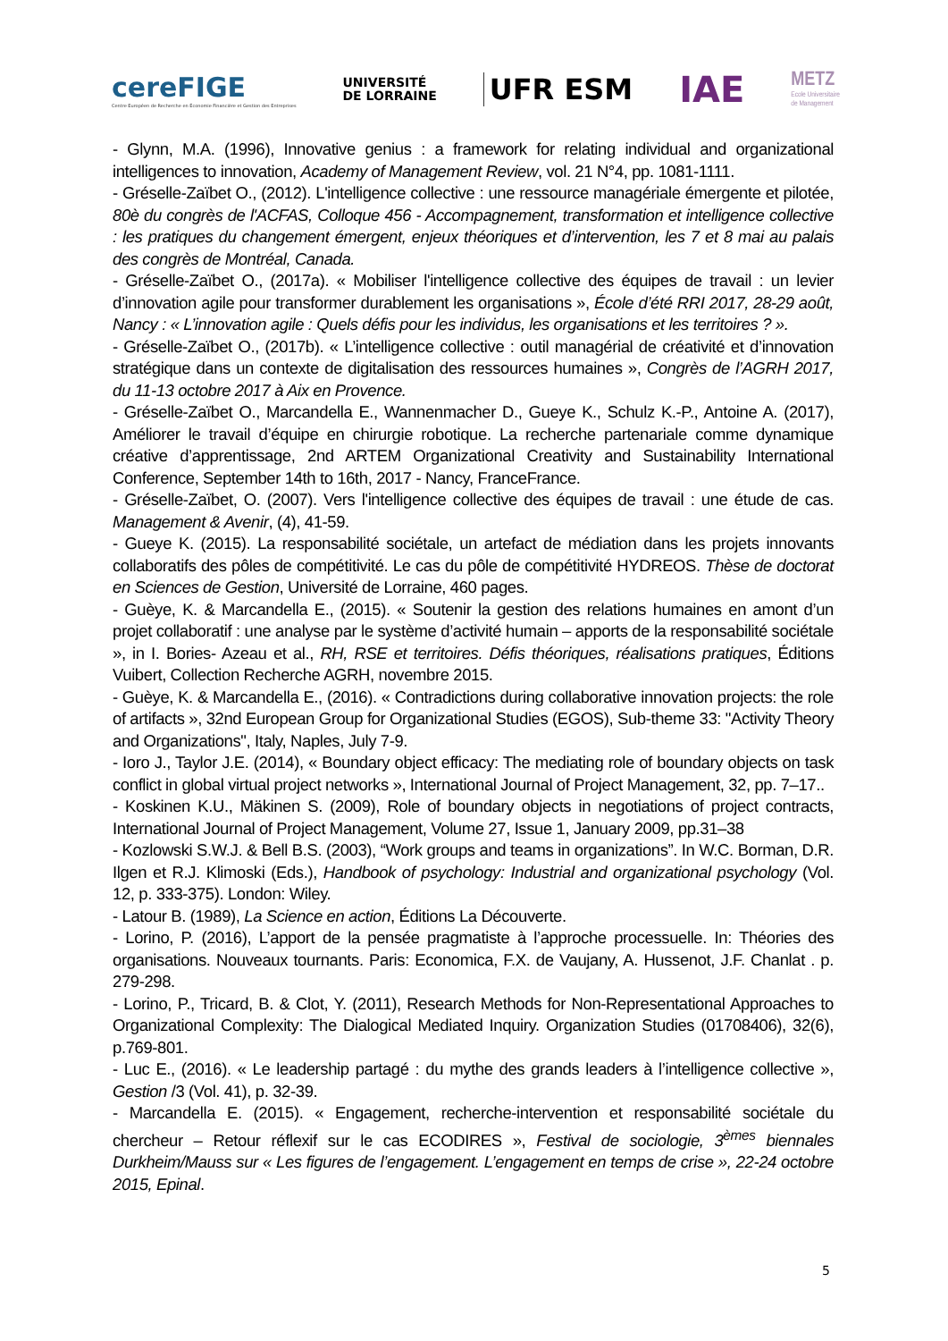cereFIGE
Centre Européen de Recherche en Économie Financière et Gestion des Entreprises
UNIVERSITÉ
DE LORRAINE
UFR ESM
IAE
METZ
Ecole Universitaire
de Management
- Glynn, M.A. (1996), Innovative genius : a framework for relating individual and organizational intelligences to innovation, Academy of Management Review, vol. 21 N°4, pp. 1081-1111.
- Gréselle-Zaïbet O., (2012). L'intelligence collective : une ressource managériale émergente et pilotée, 80è du congrès de l'ACFAS, Colloque 456 - Accompagnement, transformation et intelligence collective : les pratiques du changement émergent, enjeux théoriques et d’intervention, les 7 et 8 mai au palais des congrès de Montréal, Canada.
- Gréselle-Zaïbet O., (2017a). « Mobiliser l'intelligence collective des équipes de travail : un levier d’innovation agile pour transformer durablement les organisations », École d’été RRI 2017, 28-29 août, Nancy : « L’innovation agile : Quels défis pour les individus, les organisations et les territoires ? ».
- Gréselle-Zaïbet O., (2017b). « L’intelligence collective : outil managérial de créativité et d’innovation stratégique dans un contexte de digitalisation des ressources humaines », Congrès de l’AGRH 2017, du 11-13 octobre 2017 à Aix en Provence.
- Gréselle-Zaïbet O., Marcandella E., Wannenmacher D., Gueye K., Schulz K.-P., Antoine A. (2017), Améliorer le travail d’équipe en chirurgie robotique. La recherche partenariale comme dynamique créative d’apprentissage, 2nd ARTEM Organizational Creativity and Sustainability International Conference, September 14th to 16th, 2017 - Nancy, FranceFrance.
- Gréselle-Zaïbet, O. (2007). Vers l'intelligence collective des équipes de travail : une étude de cas. Management & Avenir, (4), 41-59.
- Gueye K. (2015). La responsabilité sociétale, un artefact de médiation dans les projets innovants collaboratifs des pôles de compétitivité. Le cas du pôle de compétitivité HYDREOS. Thèse de doctorat en Sciences de Gestion, Université de Lorraine, 460 pages.
- Guèye, K. & Marcandella E., (2015). « Soutenir la gestion des relations humaines en amont d’un projet collaboratif : une analyse par le système d’activité humain – apports de la responsabilité sociétale », in I. Bories- Azeau et al., RH, RSE et territoires. Défis théoriques, réalisations pratiques, Éditions Vuibert, Collection Recherche AGRH, novembre 2015.
- Guèye, K. & Marcandella E., (2016). « Contradictions during collaborative innovation projects: the role of artifacts », 32nd European Group for Organizational Studies (EGOS), Sub-theme 33: "Activity Theory and Organizations", Italy, Naples, July 7-9.
- Ioro J., Taylor J.E. (2014), « Boundary object efficacy: The mediating role of boundary objects on task conflict in global virtual project networks », International Journal of Project Management, 32, pp. 7–17..
- Koskinen K.U., Mäkinen S. (2009), Role of boundary objects in negotiations of project contracts, International Journal of Project Management, Volume 27, Issue 1, January 2009, pp.31–38
- Kozlowski S.W.J. & Bell B.S. (2003), “Work groups and teams in organizations”. In W.C. Borman, D.R. Ilgen et R.J. Klimoski (Eds.), Handbook of psychology: Industrial and organizational psychology (Vol. 12, p. 333-375). London: Wiley.
- Latour B. (1989), La Science en action, Éditions La Découverte.
- Lorino, P. (2016), L’apport de la pensée pragmatiste à l’approche processuelle. In: Théories des organisations. Nouveaux tournants. Paris: Economica, F.X. de Vaujany, A. Hussenot, J.F. Chanlat . p. 279-298.
- Lorino, P., Tricard, B. & Clot, Y. (2011), Research Methods for Non-Representational Approaches to Organizational Complexity: The Dialogical Mediated Inquiry. Organization Studies (01708406), 32(6), p.769-801.
- Luc E., (2016). « Le leadership partagé : du mythe des grands leaders à l’intelligence collective », Gestion /3 (Vol. 41), p. 32-39.
- Marcandella E. (2015). « Engagement, recherche-intervention et responsabilité sociétale du chercheur – Retour réflexif sur le cas ECODIRES », Festival de sociologie, 3<sup>èmes</sup> biennales Durkheim/Mauss sur « Les figures de l’engagement. L’engagement en temps de crise », 22-24 octobre 2015, Epinal.
5